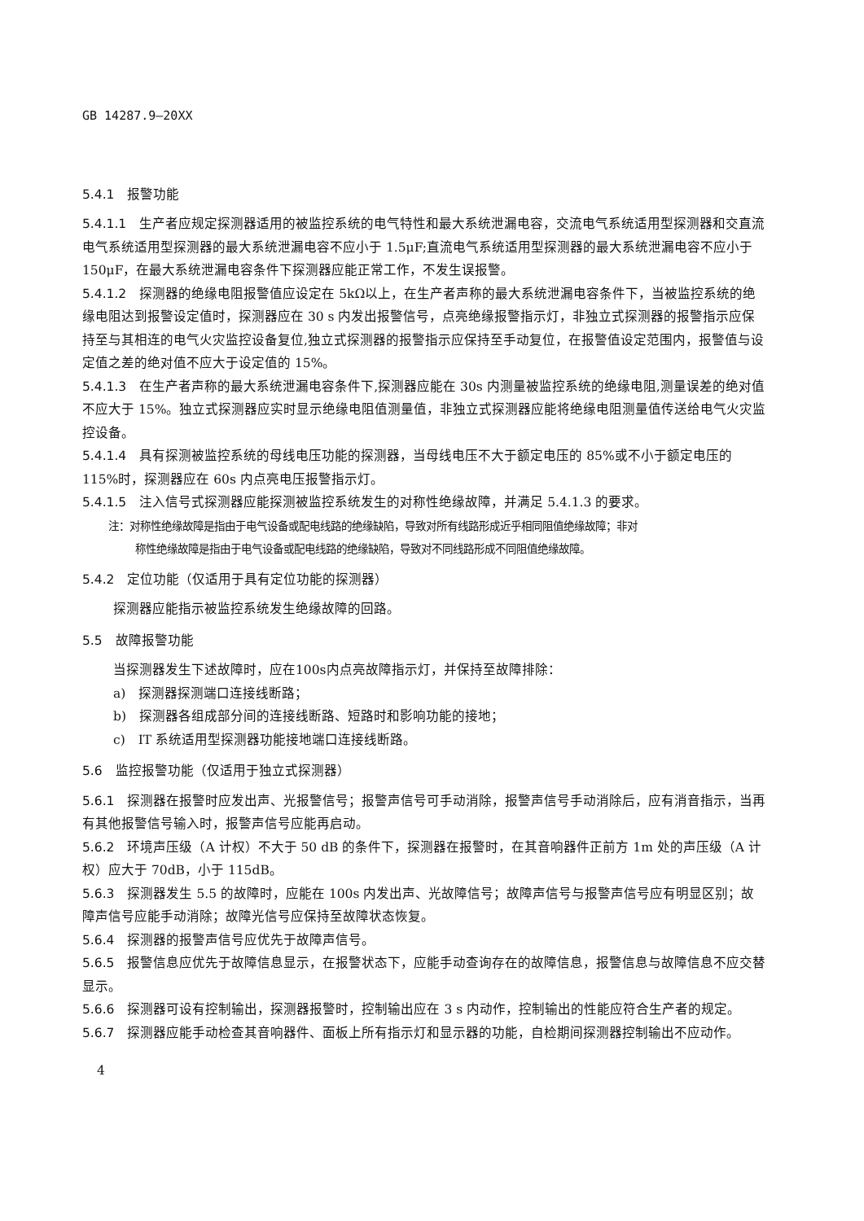GB 14287.9—20XX
5.4.1　报警功能
5.4.1.1　生产者应规定探测器适用的被监控系统的电气特性和最大系统泄漏电容，交流电气系统适用型探测器和交直流电气系统适用型探测器的最大系统泄漏电容不应小于 1.5μF;直流电气系统适用型探测器的最大系统泄漏电容不应小于 150μF，在最大系统泄漏电容条件下探测器应能正常工作，不发生误报警。
5.4.1.2　探测器的绝缘电阻报警值应设定在 5kΩ以上，在生产者声称的最大系统泄漏电容条件下，当被监控系统的绝缘电阻达到报警设定值时，探测器应在 30 s 内发出报警信号，点亮绝缘报警指示灯，非独立式探测器的报警指示应保持至与其相连的电气火灾监控设备复位,独立式探测器的报警指示应保持至手动复位，在报警值设定范围内，报警值与设定值之差的绝对值不应大于设定值的 15%。
5.4.1.3　在生产者声称的最大系统泄漏电容条件下,探测器应能在 30s 内测量被监控系统的绝缘电阻,测量误差的绝对值不应大于 15%。独立式探测器应实时显示绝缘电阻值测量值，非独立式探测器应能将绝缘电阻测量值传送给电气火灾监控设备。
5.4.1.4　具有探测被监控系统的母线电压功能的探测器，当母线电压不大于额定电压的 85%或不小于额定电压的 115%时，探测器应在 60s 内点亮电压报警指示灯。
5.4.1.5　注入信号式探测器应能探测被监控系统发生的对称性绝缘故障，并满足 5.4.1.3 的要求。
注：对称性绝缘故障是指由于电气设备或配电线路的绝缘缺陷，导致对所有线路形成近乎相同阻值绝缘故障；非对
称性绝缘故障是指由于电气设备或配电线路的绝缘缺陷，导致对不同线路形成不同阻值绝缘故障。
5.4.2　定位功能（仅适用于具有定位功能的探测器）
探测器应能指示被监控系统发生绝缘故障的回路。
5.5　故障报警功能
当探测器发生下述故障时，应在100s内点亮故障指示灯，并保持至故障排除：
a)　探测器探测端口连接线断路；
b)　探测器各组成部分间的连接线断路、短路时和影响功能的接地；
c)　IT 系统适用型探测器功能接地端口连接线断路。
5.6　监控报警功能（仅适用于独立式探测器）
5.6.1　探测器在报警时应发出声、光报警信号；报警声信号可手动消除，报警声信号手动消除后，应有消音指示，当再有其他报警信号输入时，报警声信号应能再启动。
5.6.2　环境声压级（A 计权）不大于 50 dB 的条件下，探测器在报警时，在其音响器件正前方 1m 处的声压级（A 计权）应大于 70dB，小于 115dB。
5.6.3　探测器发生 5.5 的故障时，应能在 100s 内发出声、光故障信号；故障声信号与报警声信号应有明显区别；故障声信号应能手动消除；故障光信号应保持至故障状态恢复。
5.6.4　探测器的报警声信号应优先于故障声信号。
5.6.5　报警信息应优先于故障信息显示，在报警状态下，应能手动查询存在的故障信息，报警信息与故障信息不应交替显示。
5.6.6　探测器可设有控制输出，探测器报警时，控制输出应在 3 s 内动作，控制输出的性能应符合生产者的规定。
5.6.7　探测器应能手动检查其音响器件、面板上所有指示灯和显示器的功能，自检期间探测器控制输出不应动作。
4